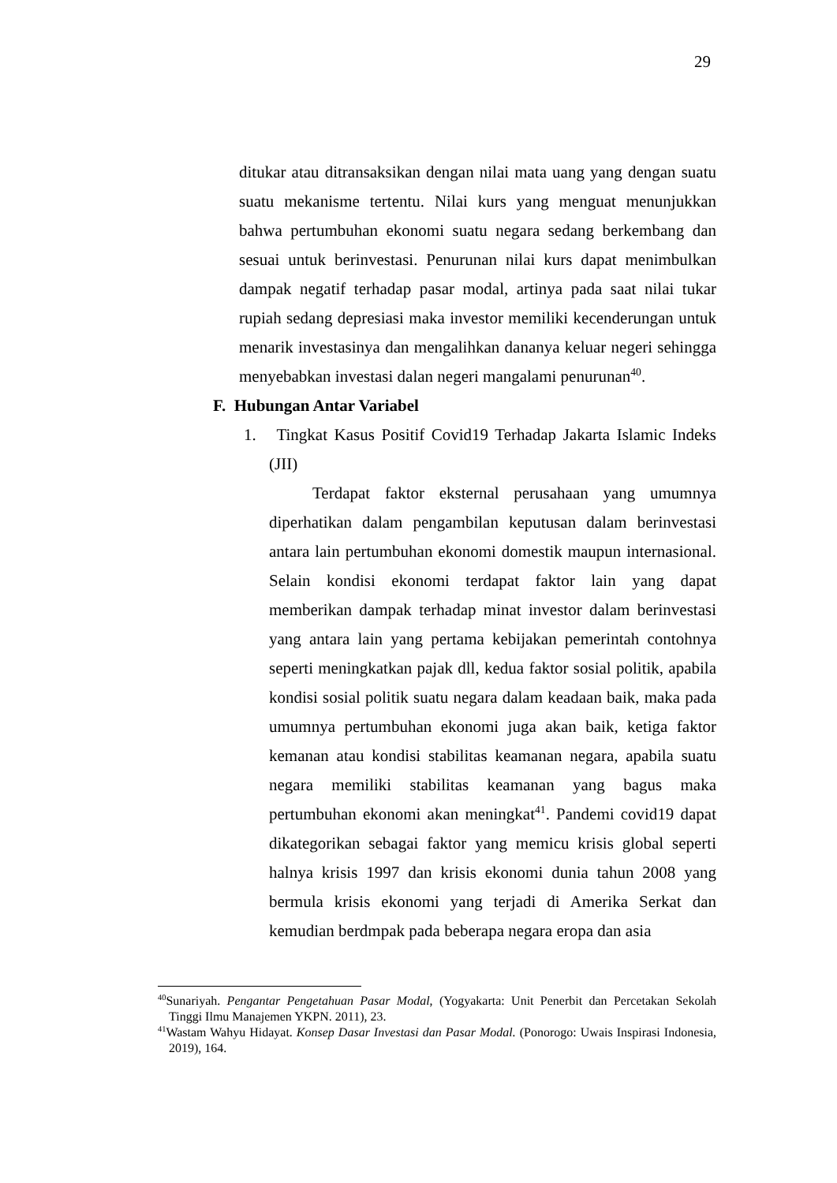29
ditukar atau ditransaksikan dengan nilai mata uang yang dengan suatu suatu mekanisme tertentu. Nilai kurs yang menguat menunjukkan bahwa pertumbuhan ekonomi suatu negara sedang berkembang dan sesuai untuk berinvestasi. Penurunan nilai kurs dapat menimbulkan dampak negatif terhadap pasar modal, artinya pada saat nilai tukar rupiah sedang depresiasi maka investor memiliki kecenderungan untuk menarik investasinya dan mengalihkan dananya keluar negeri sehingga menyebabkan investasi dalan negeri mangalami penurunan<sup>40</sup>.
F. Hubungan Antar Variabel
1. Tingkat Kasus Positif Covid19 Terhadap Jakarta Islamic Indeks (JII)
Terdapat faktor eksternal perusahaan yang umumnya diperhatikan dalam pengambilan keputusan dalam berinvestasi antara lain pertumbuhan ekonomi domestik maupun internasional. Selain kondisi ekonomi terdapat faktor lain yang dapat memberikan dampak terhadap minat investor dalam berinvestasi yang antara lain yang pertama kebijakan pemerintah contohnya seperti meningkatkan pajak dll, kedua faktor sosial politik, apabila kondisi sosial politik suatu negara dalam keadaan baik, maka pada umumnya pertumbuhan ekonomi juga akan baik, ketiga faktor kemanan atau kondisi stabilitas keamanan negara, apabila suatu negara memiliki stabilitas keamanan yang bagus maka pertumbuhan ekonomi akan meningkat<sup>41</sup>. Pandemi covid19 dapat dikategorikan sebagai faktor yang memicu krisis global seperti halnya krisis 1997 dan krisis ekonomi dunia tahun 2008 yang bermula krisis ekonomi yang terjadi di Amerika Serkat dan kemudian berdmpak pada beberapa negara eropa dan asia
<sup>40</sup> Sunariyah. Pengantar Pengetahuan Pasar Modal, (Yogyakarta: Unit Penerbit dan Percetakan Sekolah Tinggi Ilmu Manajemen YKPN. 2011), 23.
<sup>41</sup> Wastam Wahyu Hidayat. Konsep Dasar Investasi dan Pasar Modal. (Ponorogo: Uwais Inspirasi Indonesia, 2019), 164.